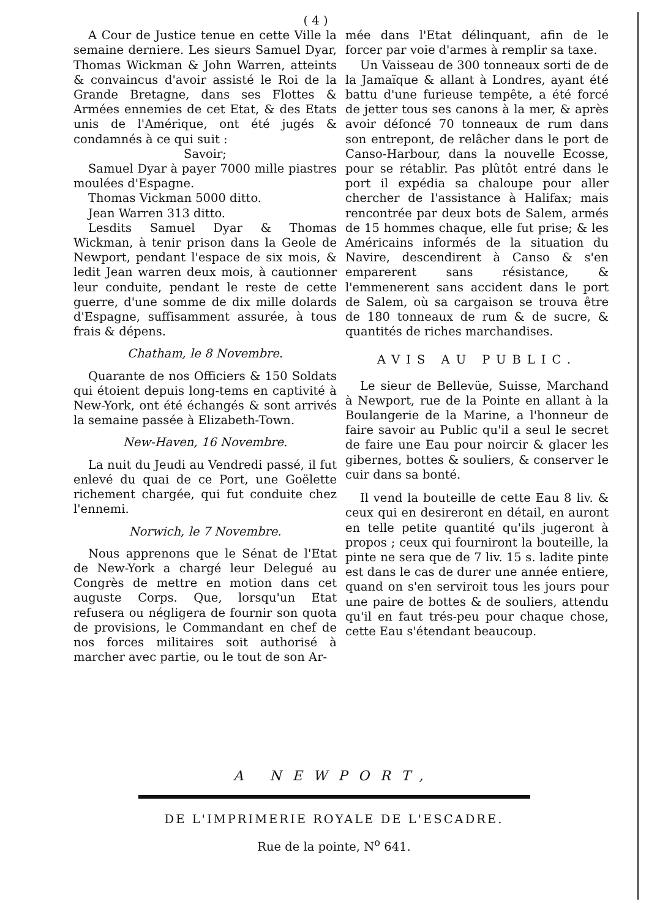( 4 )
A Cour de Justice tenue en cette Ville la semaine derniere. Les sieurs Samuel Dyar, Thomas Wickman & John Warren, atteints & convaincus d'avoir assisté le Roi de la Grande Bretagne, dans ses Flottes & Armées ennemies de cet Etat, & des Etats unis de l'Amérique, ont été jugés & condamnés à ce qui suit :
Savoir;
Samuel Dyar à payer 7000 mille piastres moulées d'Espagne.
Thomas Vickman 5000 ditto.
Jean Warren 313 ditto.
Lesdits Samuel Dyar & Thomas Wickman, à tenir prison dans la Geole de Newport, pendant l'espace de six mois, & ledit Jean warren deux mois, à cautionner leur conduite, pendant le reste de cette guerre, d'une somme de dix mille dolards d'Espagne, suffisamment assurée, à tous frais & dépens.
Chatham, le 8 Novembre.
Quarante de nos Officiers & 150 Soldats qui étoient depuis long-tems en captivité à New-York, ont été échangés & sont arrivés la semaine passée à Elizabeth-Town.
New-Haven, 16 Novembre.
La nuit du Jeudi au Vendredi passé, il fut enlevé du quai de ce Port, une Goëlette richement chargée, qui fut conduite chez l'ennemi.
Norwich, le 7 Novembre.
Nous apprenons que le Sénat de l'Etat de New-York a chargé leur Delegué au Congrès de mettre en motion dans cet auguste Corps. Que, lorsqu'un Etat refusera ou négligera de fournir son quota de provisions, le Commandant en chef de nos forces militaires soit authorisé à marcher avec partie, ou le tout de son Ar-
mée dans l'Etat délinquant, afin de le forcer par voie d'armes à remplir sa taxe.
Un Vaisseau de 300 tonneaux sorti de de la Jamaïque & allant à Londres, ayant été battu d'une furieuse tempête, a été forcé de jetter tous ses canons à la mer, & après avoir défoncé 70 tonneaux de rum dans son entrepont, de relâcher dans le port de Canso-Harbour, dans la nouvelle Ecosse, pour se rétablir. Pas plûtôt entré dans le port il expédia sa chaloupe pour aller chercher de l'assistance à Halifax; mais rencontrée par deux bots de Salem, armés de 15 hommes chaque, elle fut prise; & les Américains informés de la situation du Navire, descendirent à Canso & s'en emparerent sans résistance, & l'emmenerent sans accident dans le port de Salem, où sa cargaison se trouva être de 180 tonneaux de rum & de sucre, & quantités de riches marchandises.
AVIS AU PUBLIC.
Le sieur de Bellevüe, Suisse, Marchand à Newport, rue de la Pointe en allant à la Boulangerie de la Marine, a l'honneur de faire savoir au Public qu'il a seul le secret de faire une Eau pour noircir & glacer les gibernes, bottes & souliers, & conserver le cuir dans sa bonté.
Il vend la bouteille de cette Eau 8 liv. & ceux qui en desireront en détail, en auront en telle petite quantité qu'ils jugeront à propos ; ceux qui fourniront la bouteille, la pinte ne sera que de 7 liv. 15 s. ladite pinte est dans le cas de durer une année entiere, quand on s'en serviroit tous les jours pour une paire de bottes & de souliers, attendu qu'il en faut trés-peu pour chaque chose, cette Eau s'étendant beaucoup.
A NEWPORT,
DE L'IMPRIMERIE ROYALE DE L'ESCADRE.
Rue de la pointe, N<sup>o</sup> 641.